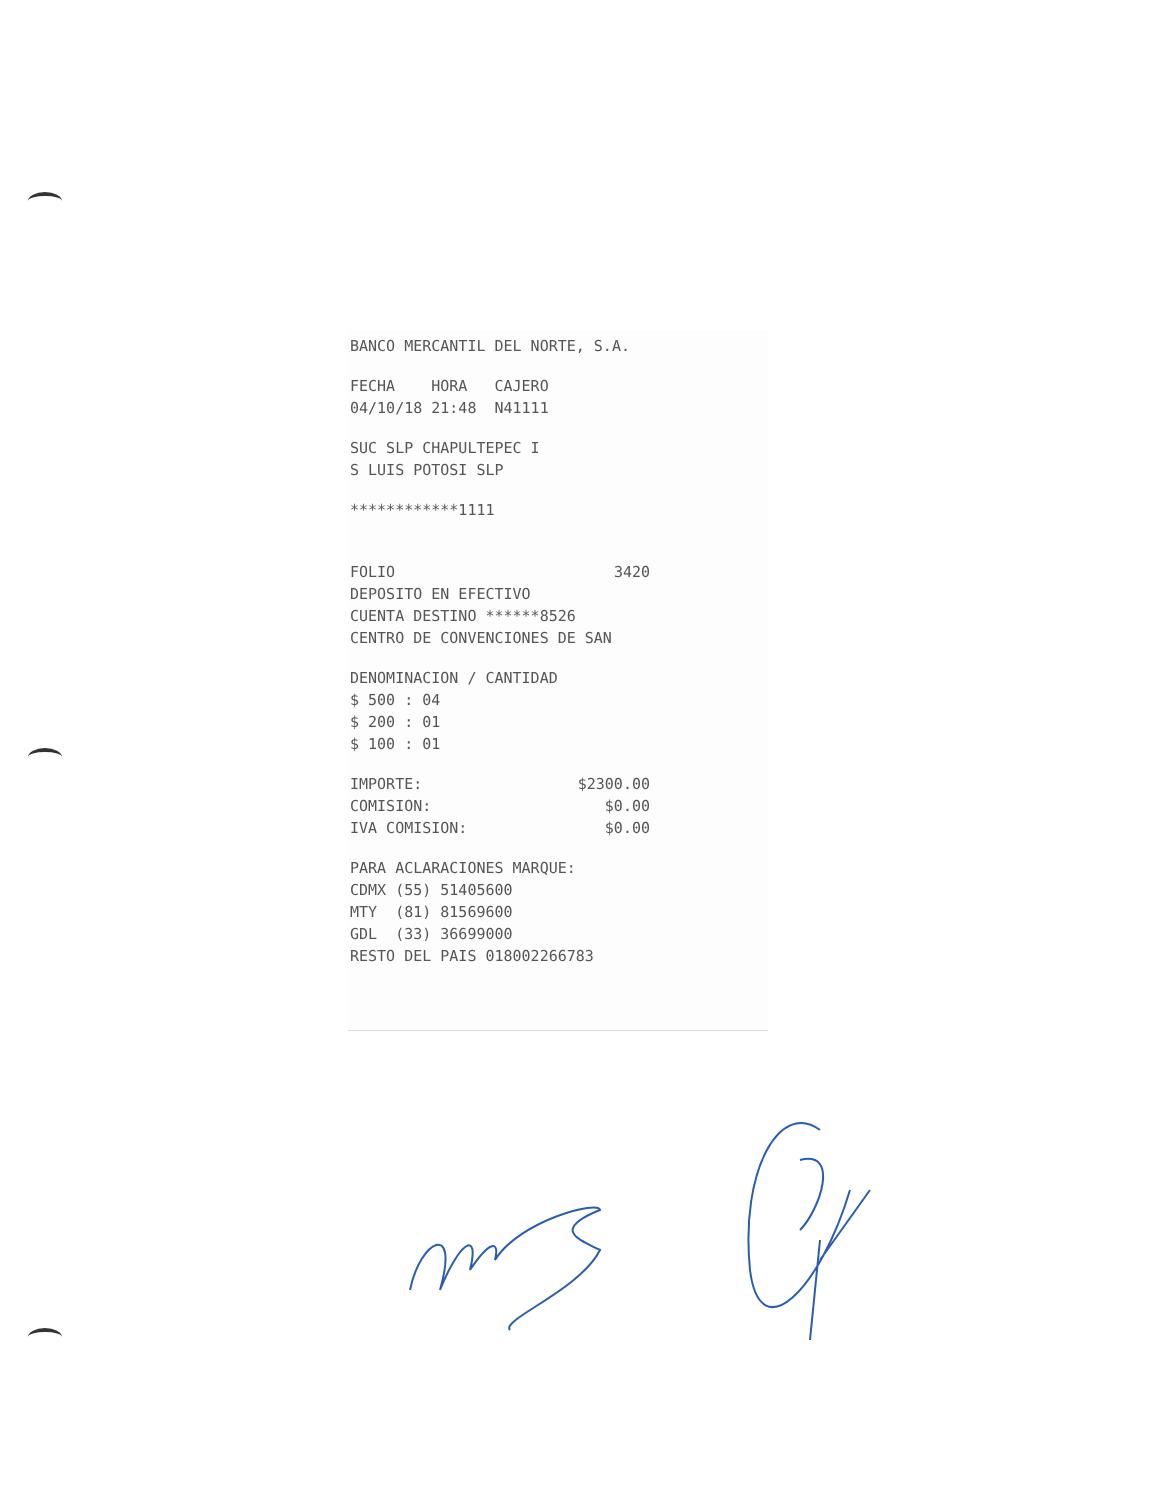BANCO MERCANTIL DEL NORTE, S.A.
FECHA HORA CAJERO
04/10/18 21:48 N41111
SUC SLP CHAPULTEPEC I
S LUIS POTOSI SLP
************1111
FOLIO 3420
DEPOSITO EN EFECTIVO
CUENTA DESTINO ******8526
CENTRO DE CONVENCIONES DE SAN
DENOMINACION / CANTIDAD
$ 500 : 04
$ 200 : 01
$ 100 : 01
IMPORTE: $2300.00
COMISION: $0.00
IVA COMISION: $0.00
PARA ACLARACIONES MARQUE:
CDMX (55) 51405600
MTY (81) 81569600
GDL (33) 36699000
RESTO DEL PAIS 018002266783